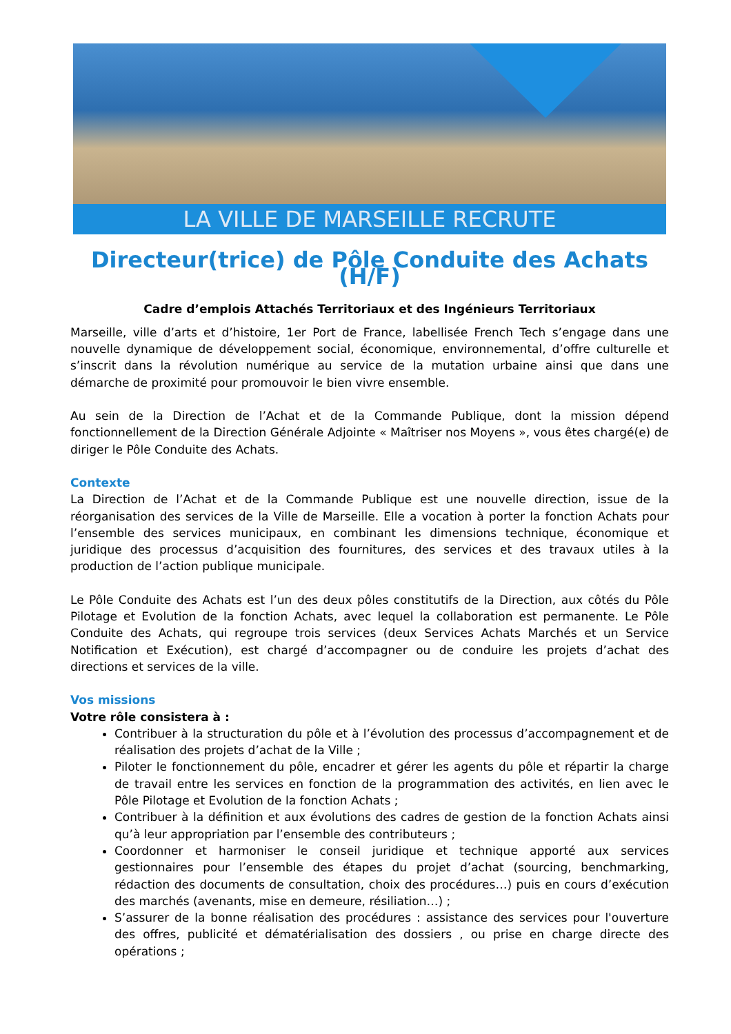LA VILLE DE MARSEILLE RECRUTE
Directeur(trice) de Pôle Conduite des Achats (H/F)
Cadre d’emplois Attachés Territoriaux et des Ingénieurs Territoriaux
Marseille, ville d’arts et d’histoire, 1er Port de France, labellisée French Tech s’engage dans une nouvelle dynamique de développement social, économique, environnemental, d’offre culturelle et s’inscrit dans la révolution numérique au service de la mutation urbaine ainsi que dans une démarche de proximité pour promouvoir le bien vivre ensemble.
Au sein de la Direction de l’Achat et de la Commande Publique, dont la mission dépend fonctionnellement de la Direction Générale Adjointe « Maîtriser nos Moyens », vous êtes chargé(e) de diriger le Pôle Conduite des Achats.
Contexte
La Direction de l’Achat et de la Commande Publique est une nouvelle direction, issue de la réorganisation des services de la Ville de Marseille. Elle a vocation à porter la fonction Achats pour l’ensemble des services municipaux, en combinant les dimensions technique, économique et juridique des processus d’acquisition des fournitures, des services et des travaux utiles à la production de l’action publique municipale.
Le Pôle Conduite des Achats est l’un des deux pôles constitutifs de la Direction, aux côtés du Pôle Pilotage et Evolution de la fonction Achats, avec lequel la collaboration est permanente. Le Pôle Conduite des Achats, qui regroupe trois services (deux Services Achats Marchés et un Service Notification et Exécution), est chargé d’accompagner ou de conduire les projets d’achat des directions et services de la ville.
Vos missions
Votre rôle consistera à :
Contribuer à la structuration du pôle et à l’évolution des processus d’accompagnement et de réalisation des projets d’achat de la Ville ;
Piloter le fonctionnement du pôle, encadrer et gérer les agents du pôle et répartir la charge de travail entre les services en fonction de la programmation des activités, en lien avec le Pôle Pilotage et Evolution de la fonction Achats ;
Contribuer à la définition et aux évolutions des cadres de gestion de la fonction Achats ainsi qu’à leur appropriation par l’ensemble des contributeurs ;
Coordonner et harmoniser le conseil juridique et technique apporté aux services gestionnaires pour l’ensemble des étapes du projet d’achat (sourcing, benchmarking, rédaction des documents de consultation, choix des procédures…) puis en cours d’exécution des marchés (avenants, mise en demeure, résiliation…) ;
S’assurer de la bonne réalisation des procédures : assistance des services pour l'ouverture des offres, publicité et dématérialisation des dossiers , ou prise en charge directe des opérations ;